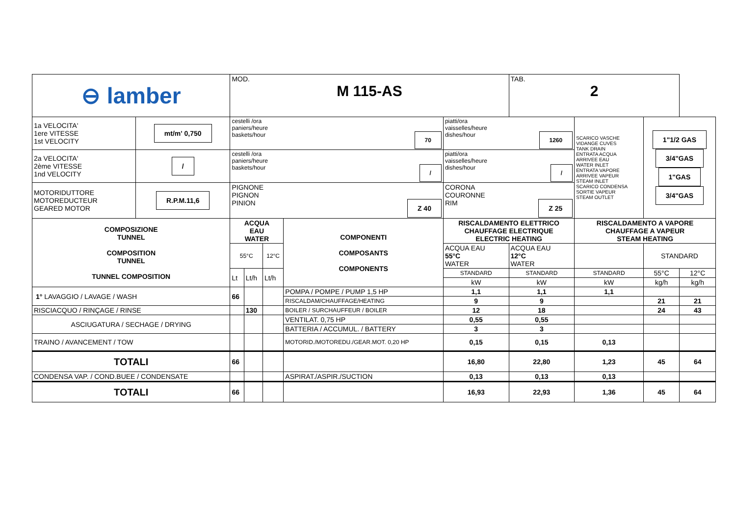| ⊖ lamber | | MOD. M 115-AS | | | | | TAB. 2 | | | |
| 1a VELOCITA' 1ere VITESSE 1st VELOCITY | mt/m' 0,750 | cestelli /ora paniers/heure baskets/hour 70 | | | | piatti/ora vaisselles/heure dishes/hour 1260 | | SCARICO VASCHE VIDANGE CUVES TANK DRAIN ENTRATA ACQUA ARRIVEE EAU WATER INLET ENTRATA VAPORE ARRIVEE VAPEUR STEAM INLET SCARICO CONDENSA SORTIE VAPEUR STEAM OUTLET | 1"1/2 GAS 3/4"GAS 1"GAS 3/4"GAS | |
| 2a VELOCITA' 2ème VITESSE 1nd VELOCITY | / | cestelli /ora paniers/heure baskets/hour / | | | | piatti/ora vaisselles/heure dishes/hour / | | | | |
| MOTORIDUTTORE MOTOREDUCTEUR GEARED MOTOR | R.P.M.11,6 | PIGNONE PIGNON PINION Z 40 | | | | CORONA COURONNE RIM Z 25 | | | | |
| COMPOSIZIONE TUNNEL COMPOSITION TUNNEL TUNNEL COMPOSITION | | ACQUA EAU WATER | | | COMPONENTI COMPOSANTS COMPONENTS | RISCALDAMENTO ELETTRICO CHAUFFAGE ELECTRIQUE ELECTRIC HEATING | | RISCALDAMENTO A VAPORE CHAUFFAGE A VAPEUR STEAM HEATING | | |
| | | 55°C | | 12°C | | ACQUA EAU 55°C WATER | ACQUA EAU 12°C WATER | | STANDARD | |
| | | Lt | Lt/h | Lt/h | | STANDARD | STANDARD | STANDARD | 55°C | 12°C |
| | | | | | | kW | kW | kW | kg/h | kg/h |
| 1° LAVAGGIO / LAVAGE / WASH | | 66 | | | POMPA / POMPE / PUMP 1,5 HP | 1,1 | 1,1 | 1,1 | | |
| | | | | | RISCALDAM/CHAUFFAGE/HEATING | 9 | 9 | | 21 | 21 |
| RISCIACQUO / RINÇAGE / RINSE | | | 130 | | BOILER / SURCHAUFFEUR / BOILER | 12 | 18 | | 24 | 43 |
| ASCIUGATURA / SECHAGE / DRYING | | | | | VENTILAT. 0,75 HP | 0,55 | 0,55 | | | |
| | | | | | BATTERIA / ACCUMUL. / BATTERY | 3 | 3 | | | |
| TRAINO / AVANCEMENT / TOW | | | | | MOTORID./MOTOREDU./GEAR.MOT. 0,20 HP | 0,15 | 0,15 | 0,13 | | |
| TOTALI | | 66 | | | | 16,80 | 22,80 | 1,23 | 45 | 64 |
| CONDENSA VAP. / COND.BUEE / CONDENSATE | | | | | ASPIRAT./ASPIR./SUCTION | 0,13 | 0,13 | 0,13 | | |
| TOTALI | | 66 | | | | 16,93 | 22,93 | 1,36 | 45 | 64 |